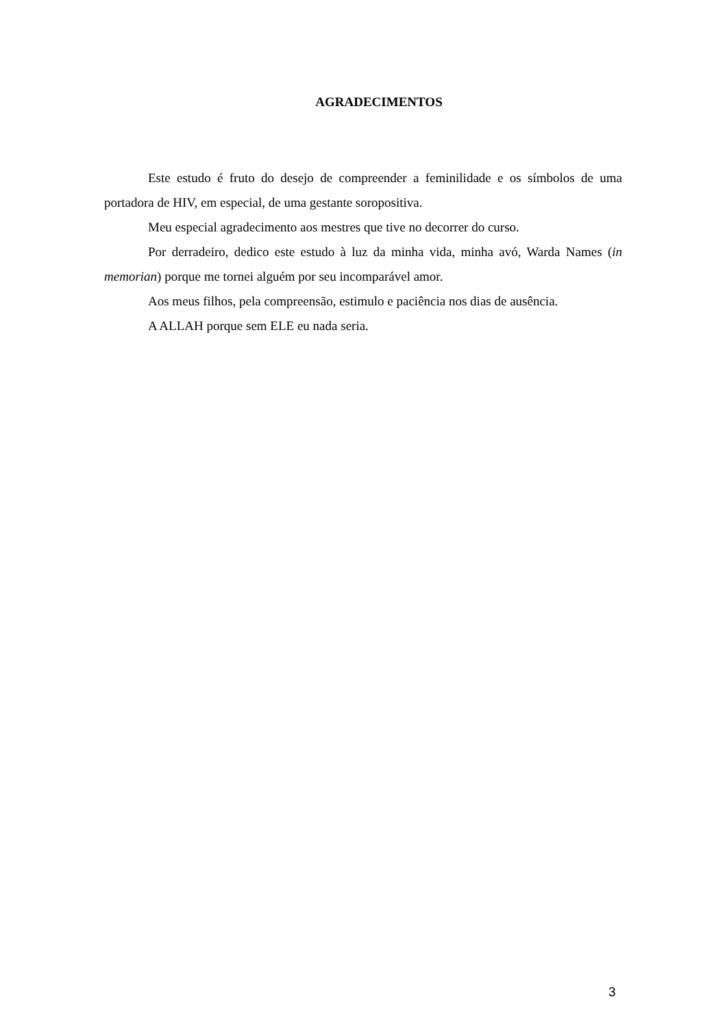AGRADECIMENTOS
Este estudo é fruto do desejo de compreender a feminilidade e os símbolos de uma portadora de HIV, em especial, de uma gestante soropositiva.
Meu especial agradecimento aos mestres que tive no decorrer do curso.
Por derradeiro, dedico este estudo à luz da minha vida, minha avó, Warda Names (in memorian) porque me tornei alguém por seu incomparável amor.
Aos meus filhos, pela compreensão, estimulo e paciência nos dias de ausência.
A ALLAH porque sem ELE eu nada seria.
3